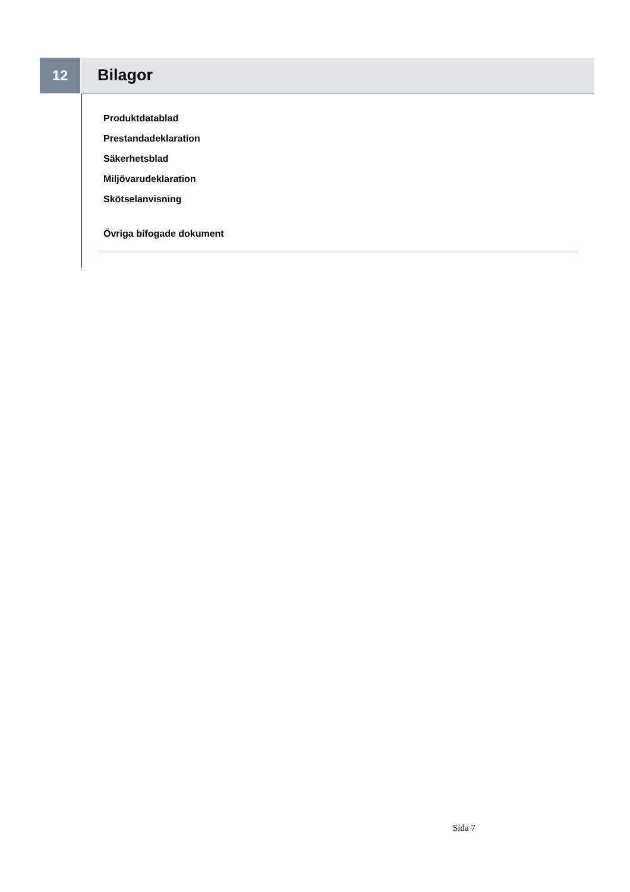12 Bilagor
Produktdatablad
Prestandadeklaration
Säkerhetsblad
Miljövarudeklaration
Skötselanvisning
Övriga bifogade dokument
Sida 7